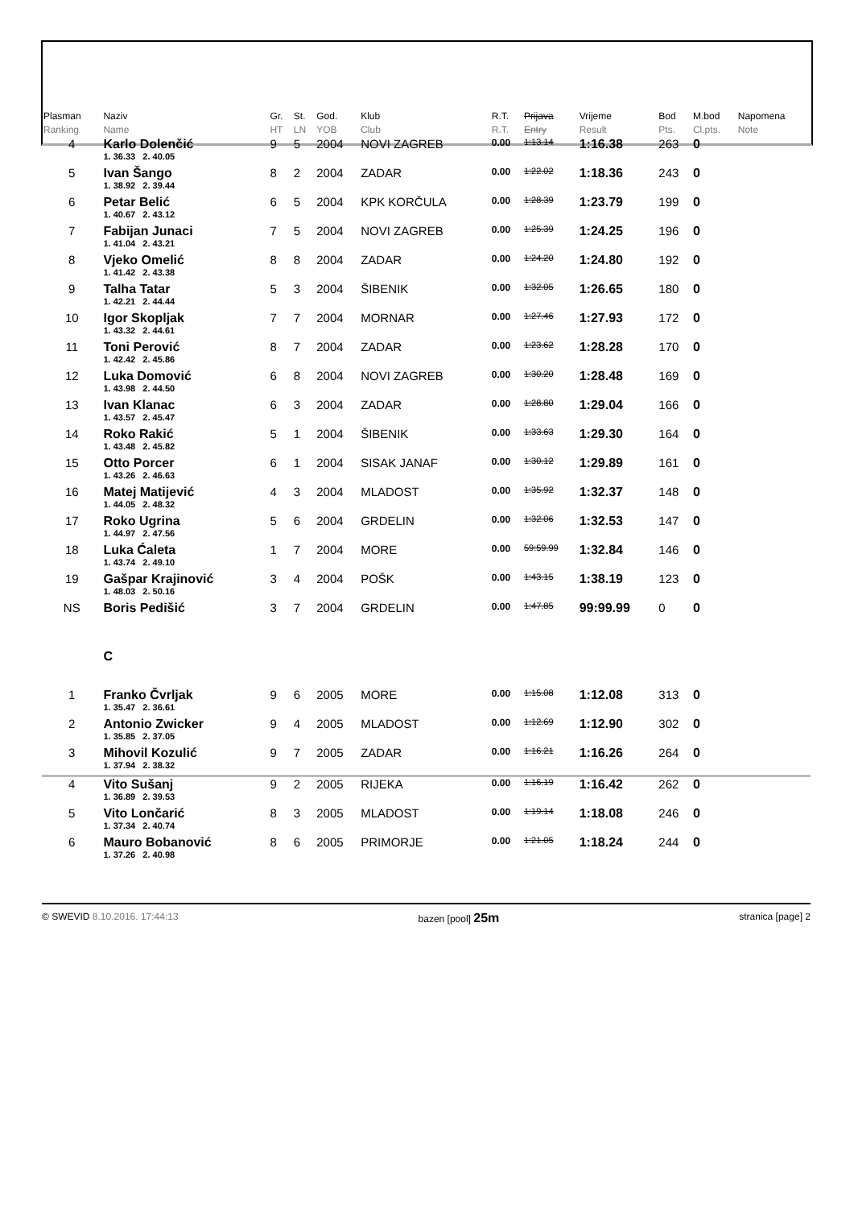| Plasman Ranking | Naziv Name | | Gr. HT | St. LN | God. YOB | Klub Club | R.T. R.T. | Prijava Entry | Vrijeme Result | Bod Pts. | M.bod Cl.pts. | Napomena Note |
| --- | --- | --- | --- | --- | --- | --- | --- | --- | --- | --- | --- | --- |
| 4 | Karlo Dolenčić | | 9 | 5 | 2004 | NOVI ZAGREB | 0.00 | 1:13.14 | 1:16.38 | 263 | 0 | |
| | 1. 36.33 2. 40.05 | | | | | | | | | | | |
| 5 | Ivan Šango | | 8 | 2 | 2004 | ZADAR | 0.00 | 1:22.02 | 1:18.36 | 243 | 0 | |
| | 1. 38.92 2. 39.44 | | | | | | | | | | | |
| 6 | Petar Belić | | 6 | 5 | 2004 | KPK KORČULA | 0.00 | 1:28.39 | 1:23.79 | 199 | 0 | |
| | 1. 40.67 2. 43.12 | | | | | | | | | | | |
| 7 | Fabijan Junaci | | 7 | 5 | 2004 | NOVI ZAGREB | 0.00 | 1:25.39 | 1:24.25 | 196 | 0 | |
| | 1. 41.04 2. 43.21 | | | | | | | | | | | |
| 8 | Vjeko Omelić | | 8 | 8 | 2004 | ZADAR | 0.00 | 1:24.20 | 1:24.80 | 192 | 0 | |
| | 1. 41.42 2. 43.38 | | | | | | | | | | | |
| 9 | Talha Tatar | | 5 | 3 | 2004 | ŠIBENIK | 0.00 | 1:32.05 | 1:26.65 | 180 | 0 | |
| | 1. 42.21 2. 44.44 | | | | | | | | | | | |
| 10 | Igor Skopljak | | 7 | 7 | 2004 | MORNAR | 0.00 | 1:27.46 | 1:27.93 | 172 | 0 | |
| | 1. 43.32 2. 44.61 | | | | | | | | | | | |
| 11 | Toni Perović | | 8 | 7 | 2004 | ZADAR | 0.00 | 1:23.62 | 1:28.28 | 170 | 0 | |
| | 1. 42.42 2. 45.86 | | | | | | | | | | | |
| 12 | Luka Domović | | 6 | 8 | 2004 | NOVI ZAGREB | 0.00 | 1:30.20 | 1:28.48 | 169 | 0 | |
| | 1. 43.98 2. 44.50 | | | | | | | | | | | |
| 13 | Ivan Klanac | | 6 | 3 | 2004 | ZADAR | 0.00 | 1:28.80 | 1:29.04 | 166 | 0 | |
| | 1. 43.57 2. 45.47 | | | | | | | | | | | |
| 14 | Roko Rakić | | 5 | 1 | 2004 | ŠIBENIK | 0.00 | 1:33.63 | 1:29.30 | 164 | 0 | |
| | 1. 43.48 2. 45.82 | | | | | | | | | | | |
| 15 | Otto Porcer | | 6 | 1 | 2004 | SISAK JANAF | 0.00 | 1:30.12 | 1:29.89 | 161 | 0 | |
| | 1. 43.26 2. 46.63 | | | | | | | | | | | |
| 16 | Matej Matijević | | 4 | 3 | 2004 | MLADOST | 0.00 | 1:35.92 | 1:32.37 | 148 | 0 | |
| | 1. 44.05 2. 48.32 | | | | | | | | | | | |
| 17 | Roko Ugrina | | 5 | 6 | 2004 | GRDELIN | 0.00 | 1:32.06 | 1:32.53 | 147 | 0 | |
| | 1. 44.97 2. 47.56 | | | | | | | | | | | |
| 18 | Luka Ćaleta | | 1 | 7 | 2004 | MORE | 0.00 | 59:59.99 | 1:32.84 | 146 | 0 | |
| | 1. 43.74 2. 49.10 | | | | | | | | | | | |
| 19 | Gašpar Krajinović | | 3 | 4 | 2004 | POŠK | 0.00 | 1:43.15 | 1:38.19 | 123 | 0 | |
| | 1. 48.03 2. 50.16 | | | | | | | | | | | |
| NS | Boris Pedišić | | 3 | 7 | 2004 | GRDELIN | 0.00 | 1:47.85 | 99:99.99 | 0 | 0 | |
| | C | | | | | | | | | | | |
| 1 | Franko Čvrljak | | 9 | 6 | 2005 | MORE | 0.00 | 1:15.08 | 1:12.08 | 313 | 0 | |
| | 1. 35.47 2. 36.61 | | | | | | | | | | | |
| 2 | Antonio Zwicker | | 9 | 4 | 2005 | MLADOST | 0.00 | 1:12.69 | 1:12.90 | 302 | 0 | |
| | 1. 35.85 2. 37.05 | | | | | | | | | | | |
| 3 | Mihovil Kozulić | | 9 | 7 | 2005 | ZADAR | 0.00 | 1:16.21 | 1:16.26 | 264 | 0 | |
| | 1. 37.94 2. 38.32 | | | | | | | | | | | |
| 4 | Vito Sušanj | | 9 | 2 | 2005 | RIJEKA | 0.00 | 1:16.19 | 1:16.42 | 262 | 0 | |
| | 1. 36.89 2. 39.53 | | | | | | | | | | | |
| 5 | Vito Lončarić | | 8 | 3 | 2005 | MLADOST | 0.00 | 1:19.14 | 1:18.08 | 246 | 0 | |
| | 1. 37.34 2. 40.74 | | | | | | | | | | | |
| 6 | Mauro Bobanović | | 8 | 6 | 2005 | PRIMORJE | 0.00 | 1:21.05 | 1:18.24 | 244 | 0 | |
| | 1. 37.26 2. 40.98 | | | | | | | | | | | |
© SWEVID 8.10.2016. 17:44:13 bazen [pool] 25m stranica [page] 2